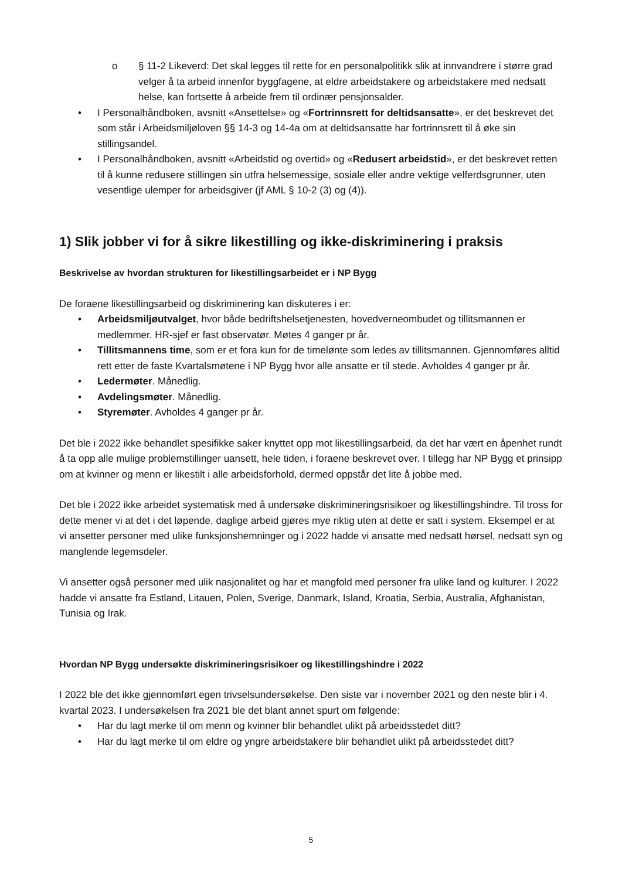o § 11-2 Likeverd: Det skal legges til rette for en personalpolitikk slik at innvandrere i større grad velger å ta arbeid innenfor byggfagene, at eldre arbeidstakere og arbeidstakere med nedsatt helse, kan fortsette å arbeide frem til ordinær pensjonsalder.
• I Personalhåndboken, avsnitt «Ansettelse» og «Fortrinnsrett for deltidsansatte», er det beskrevet det som står i Arbeidsmiljøloven §§ 14-3 og 14-4a om at deltidsansatte har fortrinnsrett til å øke sin stillingsandel.
• I Personalhåndboken, avsnitt «Arbeidstid og overtid» og «Redusert arbeidstid», er det beskrevet retten til å kunne redusere stillingen sin utfra helsemessige, sosiale eller andre vektige velferdsgrunner, uten vesentlige ulemper for arbeidsgiver (jf AML § 10-2 (3) og (4)).
1) Slik jobber vi for å sikre likestilling og ikke-diskriminering i praksis
Beskrivelse av hvordan strukturen for likestillingsarbeidet er i NP Bygg
De foraene likestillingsarbeid og diskriminering kan diskuteres i er:
• Arbeidsmiljøutvalget, hvor både bedriftshelsetjenesten, hovedverneombudet og tillitsmannen er medlemmer. HR-sjef er fast observatør. Møtes 4 ganger pr år.
• Tillitsmannens time, som er et fora kun for de timelønte som ledes av tillitsmannen. Gjennomføres alltid rett etter de faste Kvartalsmøtene i NP Bygg hvor alle ansatte er til stede. Avholdes 4 ganger pr år.
• Ledermøter. Månedlig.
• Avdelingsmøter. Månedlig.
• Styremøter. Avholdes 4 ganger pr år.
Det ble i 2022 ikke behandlet spesifikke saker knyttet opp mot likestillingsarbeid, da det har vært en åpenhet rundt å ta opp alle mulige problemstillinger uansett, hele tiden, i foraene beskrevet over. I tillegg har NP Bygg et prinsipp om at kvinner og menn er likestilt i alle arbeidsforhold, dermed oppstår det lite å jobbe med.
Det ble i 2022 ikke arbeidet systematisk med å undersøke diskrimineringsrisikoer og likestillingshindre. Til tross for dette mener vi at det i det løpende, daglige arbeid gjøres mye riktig uten at dette er satt i system. Eksempel er at vi ansetter personer med ulike funksjonshemninger og i 2022 hadde vi ansatte med nedsatt hørsel, nedsatt syn og manglende legemsdeler.
Vi ansetter også personer med ulik nasjonalitet og har et mangfold med personer fra ulike land og kulturer. I 2022 hadde vi ansatte fra Estland, Litauen, Polen, Sverige, Danmark, Island, Kroatia, Serbia, Australia, Afghanistan, Tunisia og Irak.
Hvordan NP Bygg undersøkte diskrimineringsrisikoer og likestillingshindre i 2022
I 2022 ble det ikke gjennomført egen trivselsundersøkelse. Den siste var i november 2021 og den neste blir i 4. kvartal 2023. I undersøkelsen fra 2021 ble det blant annet spurt om følgende:
• Har du lagt merke til om menn og kvinner blir behandlet ulikt på arbeidsstedet ditt?
• Har du lagt merke til om eldre og yngre arbeidstakere blir behandlet ulikt på arbeidsstedet ditt?
5